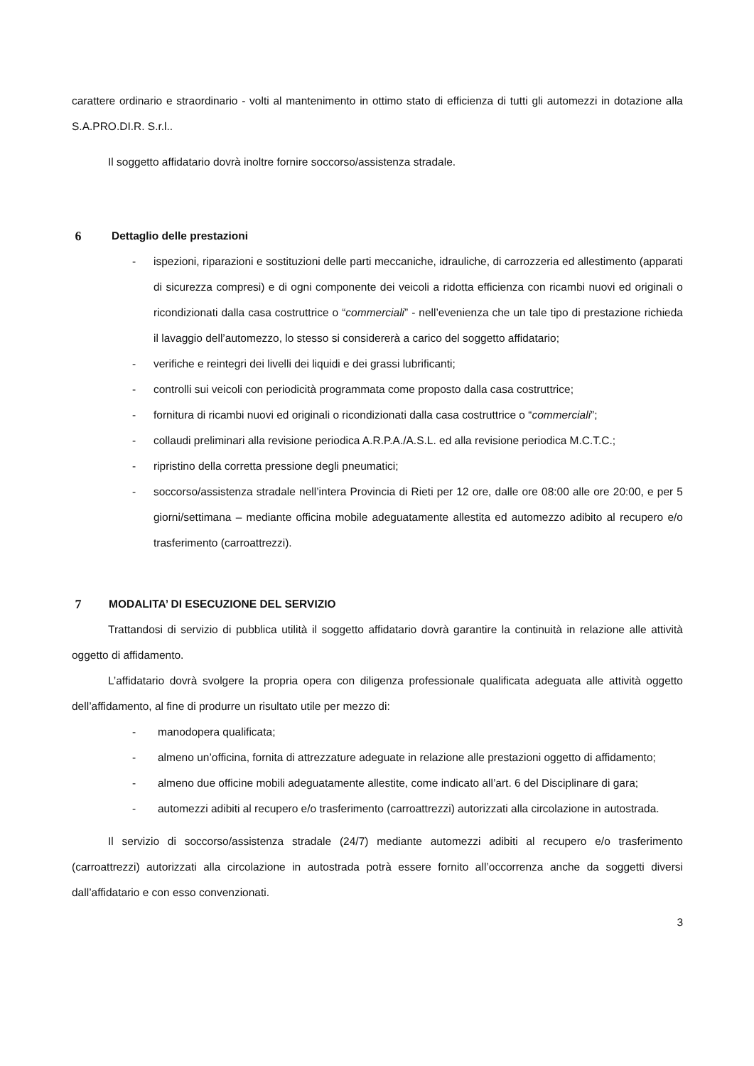carattere ordinario e straordinario - volti al mantenimento in ottimo stato di efficienza di tutti gli automezzi in dotazione alla S.A.PRO.DI.R. S.r.l..
Il soggetto affidatario dovrà inoltre fornire soccorso/assistenza stradale.
6 Dettaglio delle prestazioni
- ispezioni, riparazioni e sostituzioni delle parti meccaniche, idrauliche, di carrozzeria ed allestimento (apparati di sicurezza compresi) e di ogni componente dei veicoli a ridotta efficienza con ricambi nuovi ed originali o ricondizionati dalla casa costruttrice o “commerciali” - nell’evenienza che un tale tipo di prestazione richieda il lavaggio dell’automezzo, lo stesso si considererà a carico del soggetto affidatario;
- verifiche e reintegri dei livelli dei liquidi e dei grassi lubrificanti;
- controlli sui veicoli con periodicità programmata come proposto dalla casa costruttrice;
- fornitura di ricambi nuovi ed originali o ricondizionati dalla casa costruttrice o “commerciali”;
- collaudi preliminari alla revisione periodica A.R.P.A./A.S.L. ed alla revisione periodica M.C.T.C.;
- ripristino della corretta pressione degli pneumatici;
- soccorso/assistenza stradale nell’intera Provincia di Rieti per 12 ore, dalle ore 08:00 alle ore 20:00, e per 5 giorni/settimana – mediante officina mobile adeguatamente allestita ed automezzo adibito al recupero e/o trasferimento (carroattrezzi).
7 MODALITA’ DI ESECUZIONE DEL SERVIZIO
Trattandosi di servizio di pubblica utilità il soggetto affidatario dovrà garantire la continuità in relazione alle attività oggetto di affidamento.
L’affidatario dovrà svolgere la propria opera con diligenza professionale qualificata adeguata alle attività oggetto dell’affidamento, al fine di produrre un risultato utile per mezzo di:
- manodopera qualificata;
- almeno un’officina, fornita di attrezzature adeguate in relazione alle prestazioni oggetto di affidamento;
- almeno due officine mobili adeguatamente allestite, come indicato all’art. 6 del Disciplinare di gara;
- automezzi adibiti al recupero e/o trasferimento (carroattrezzi) autorizzati alla circolazione in autostrada.
Il servizio di soccorso/assistenza stradale (24/7) mediante automezzi adibiti al recupero e/o trasferimento (carroattrezzi) autorizzati alla circolazione in autostrada potrà essere fornito all’occorrenza anche da soggetti diversi dall’affidatario e con esso convenzionati.
3